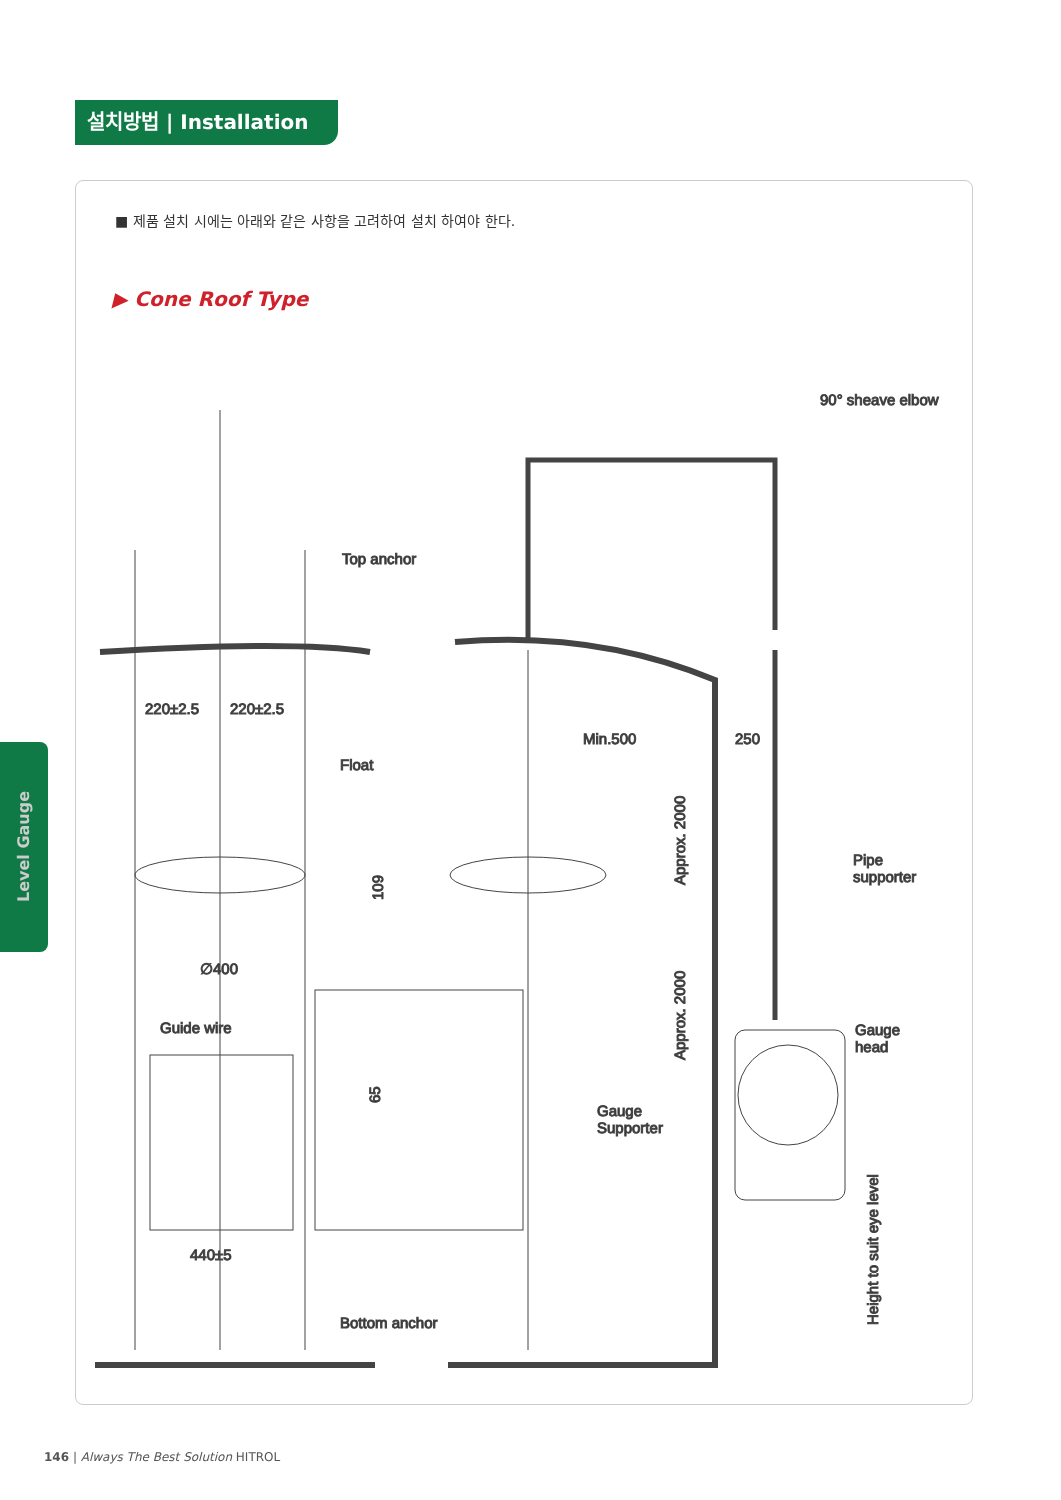설치방법 | Installation
■ 제품 설치 시에는 아래와 같은 사항을 고려하여 설치 하여야 한다.
▶ Cone Roof Type
Level Gauge
90° sheave elbow
Top anchor
220±2.5
220±2.5
Float
109
∅400
Guide wire
65
440±5
Bottom anchor
Min.500
250
Approx. 2000
Approx. 2000
Pipe
supporter
Gauge
head
Gauge
Supporter
Height to suit eye level
146 | Always The Best Solution HITROL